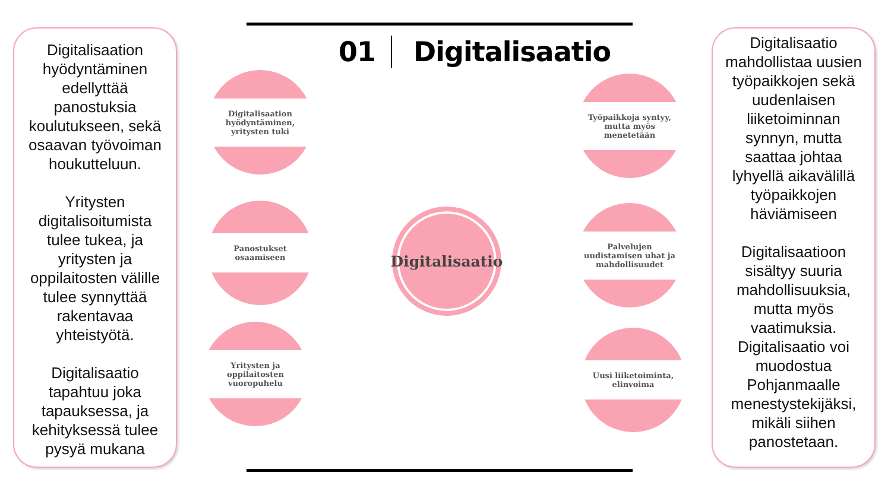Digitalisaation hyödyntäminen edellyttää panostuksia koulutukseen, sekä osaavan työvoiman houkutteluun.
Yritysten digitalisoitumista tulee tukea, ja yritysten ja oppilaitosten välille tulee synnyttää rakentavaa yhteistyötä.
Digitalisaatio tapahtuu joka tapauksessa, ja kehityksessä tulee pysyä mukana
01 Digitalisaatio
Digitalisaation hyödyntäminen, yritysten tuki
Panostukset osaamiseen
Yritysten ja oppilaitosten vuoropuhelu
Digitalisaatio
Työpaikkoja syntyy, mutta myös menetetään
Palvelujen uudistamisen uhat ja mahdollisuudet
Uusi liiketoiminta, elinvoima
Digitalisaatio mahdollistaa uusien työpaikkojen sekä uudenlaisen liiketoiminnan synnyn, mutta saattaa johtaa lyhyellä aikavälillä työpaikkojen häviämiseen
Digitalisaatioon sisältyy suuria mahdollisuuksia, mutta myös vaatimuksia. Digitalisaatio voi muodostua Pohjanmaalle menestystekijäksi, mikäli siihen panostetaan.